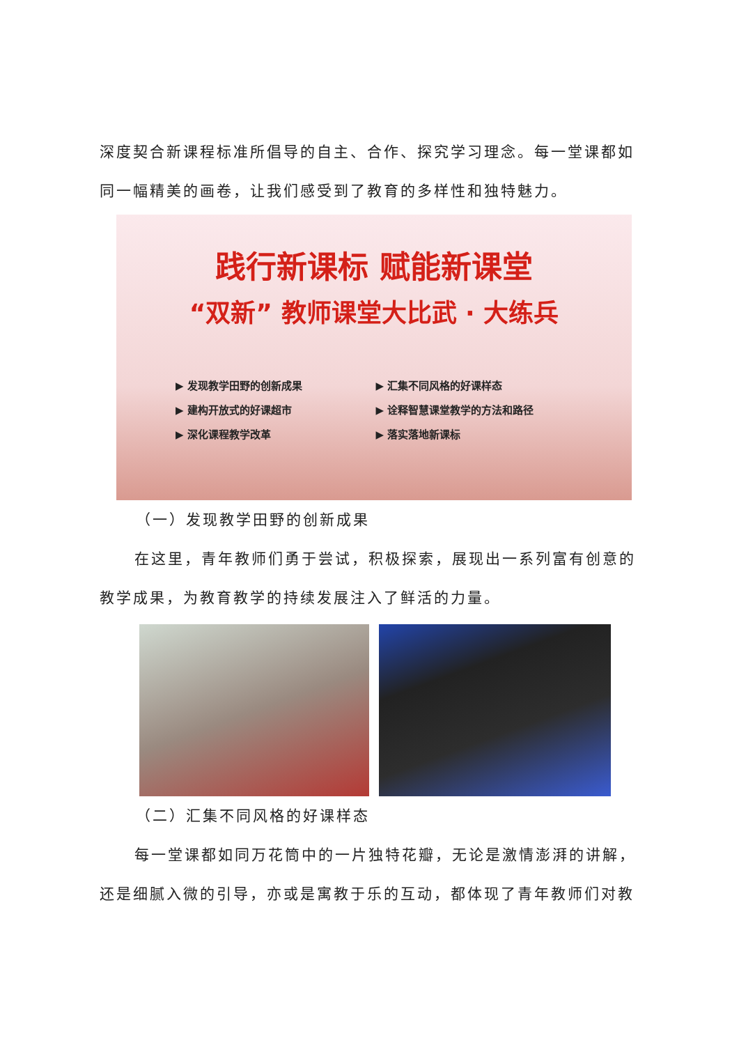深度契合新课程标准所倡导的自主、合作、探究学习理念。每一堂课都如同一幅精美的画卷，让我们感受到了教育的多样性和独特魅力。
践行新课标 赋能新课堂
“双新” 教师课堂大比武 · 大练兵
▶ 发现教学田野的创新成果 ▶ 汇集不同风格的好课样态 ▶ 建构开放式的好课超市 ▶ 诠释智慧课堂教学的方法和路径 ▶ 深化课程教学改革 ▶ 落实落地新课标
（一）发现教学田野的创新成果
在这里，青年教师们勇于尝试，积极探索，展现出一系列富有创意的教学成果，为教育教学的持续发展注入了鲜活的力量。
（二）汇集不同风格的好课样态
每一堂课都如同万花筒中的一片独特花瓣，无论是激情澎湃的讲解，还是细腻入微的引导，亦或是寓教于乐的互动，都体现了青年教师们对教